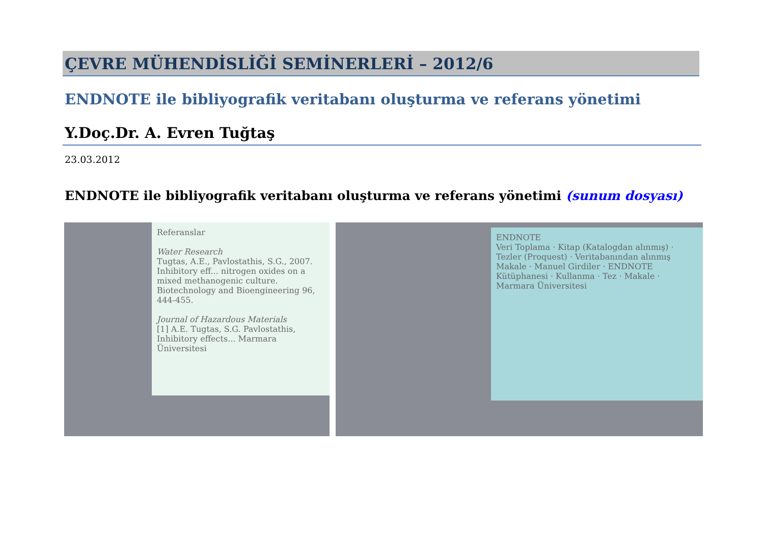ÇEVRE MÜHENDİSLİĞİ SEMİNERLERİ – 2012/6
ENDNOTE ile bibliyografik veritabanı oluşturma ve referans yönetimi
Y.Doç.Dr. A. Evren Tuğtaş
23.03.2012
ENDNOTE ile bibliyografik veritabanı oluşturma ve referans yönetimi (sunum dosyası)
Referanslar
Water Research
Tugtas, A.E., Pavlostathis, S.G., 2007. Inhibitory eff... nitrogen oxides on a mixed methanogenic culture. Biotechnology and Bioengineering 96, 444-455.
Journal of Hazardous Materials
[1] A.E. Tugtas, S.G. Pavlostathis, Inhibitory effects... Marmara Üniversitesi
ENDNOTE
Veri Toplama · Kitap (Katalogdan alınmış) · Tezler (Proquest) · Veritabanından alınmış Makale · Manuel Girdiler · ENDNOTE Kütüphanesi · Kullanma · Tez · Makale · Marmara Üniversitesi